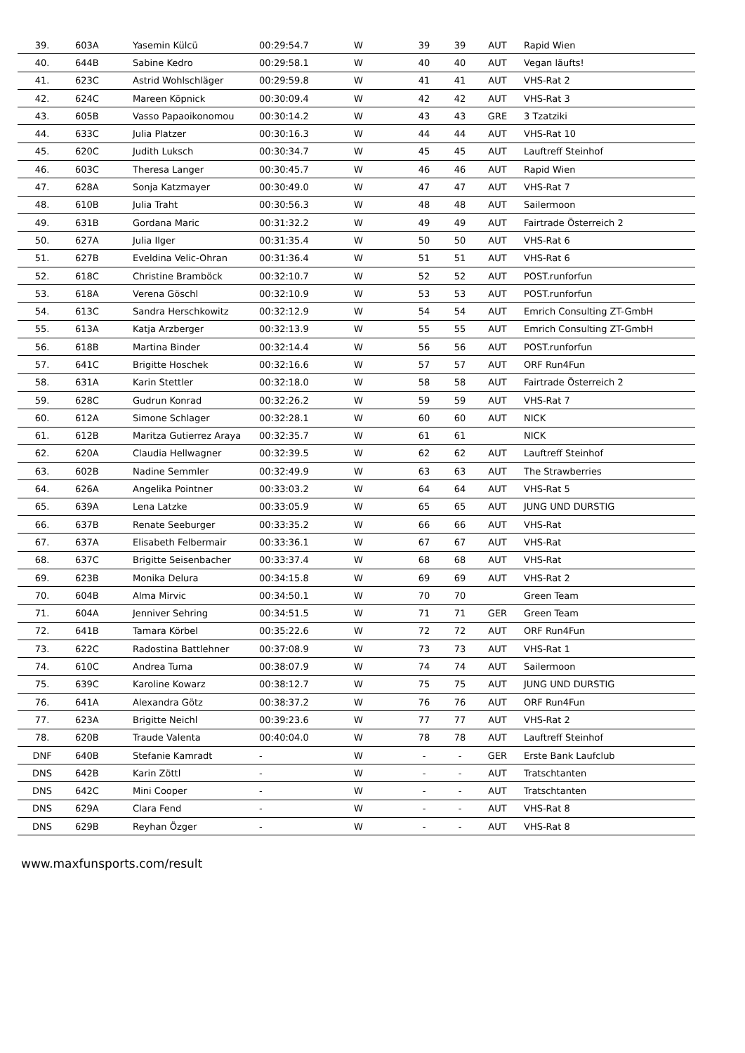| 39. | 603A | Yasemin Külcü | 00:29:54.7 | W | 39 | 39 | AUT | Rapid Wien |
| 40. | 644B | Sabine Kedro | 00:29:58.1 | W | 40 | 40 | AUT | Vegan läufts! |
| 41. | 623C | Astrid Wohlschläger | 00:29:59.8 | W | 41 | 41 | AUT | VHS-Rat 2 |
| 42. | 624C | Mareen Köpnick | 00:30:09.4 | W | 42 | 42 | AUT | VHS-Rat 3 |
| 43. | 605B | Vasso Papaoikonomou | 00:30:14.2 | W | 43 | 43 | GRE | 3 Tzatziki |
| 44. | 633C | Julia Platzer | 00:30:16.3 | W | 44 | 44 | AUT | VHS-Rat 10 |
| 45. | 620C | Judith Luksch | 00:30:34.7 | W | 45 | 45 | AUT | Lauftreff Steinhof |
| 46. | 603C | Theresa Langer | 00:30:45.7 | W | 46 | 46 | AUT | Rapid Wien |
| 47. | 628A | Sonja Katzmayer | 00:30:49.0 | W | 47 | 47 | AUT | VHS-Rat 7 |
| 48. | 610B | Julia Traht | 00:30:56.3 | W | 48 | 48 | AUT | Sailermoon |
| 49. | 631B | Gordana Maric | 00:31:32.2 | W | 49 | 49 | AUT | Fairtrade Österreich 2 |
| 50. | 627A | Julia Ilger | 00:31:35.4 | W | 50 | 50 | AUT | VHS-Rat 6 |
| 51. | 627B | Eveldina Velic-Ohran | 00:31:36.4 | W | 51 | 51 | AUT | VHS-Rat 6 |
| 52. | 618C | Christine Bramböck | 00:32:10.7 | W | 52 | 52 | AUT | POST.runforfun |
| 53. | 618A | Verena Göschl | 00:32:10.9 | W | 53 | 53 | AUT | POST.runforfun |
| 54. | 613C | Sandra Herschkowitz | 00:32:12.9 | W | 54 | 54 | AUT | Emrich Consulting ZT-GmbH |
| 55. | 613A | Katja Arzberger | 00:32:13.9 | W | 55 | 55 | AUT | Emrich Consulting ZT-GmbH |
| 56. | 618B | Martina Binder | 00:32:14.4 | W | 56 | 56 | AUT | POST.runforfun |
| 57. | 641C | Brigitte Hoschek | 00:32:16.6 | W | 57 | 57 | AUT | ORF Run4Fun |
| 58. | 631A | Karin Stettler | 00:32:18.0 | W | 58 | 58 | AUT | Fairtrade Österreich 2 |
| 59. | 628C | Gudrun Konrad | 00:32:26.2 | W | 59 | 59 | AUT | VHS-Rat 7 |
| 60. | 612A | Simone Schlager | 00:32:28.1 | W | 60 | 60 | AUT | NICK |
| 61. | 612B | Maritza Gutierrez Araya | 00:32:35.7 | W | 61 | 61 | | NICK |
| 62. | 620A | Claudia Hellwagner | 00:32:39.5 | W | 62 | 62 | AUT | Lauftreff Steinhof |
| 63. | 602B | Nadine Semmler | 00:32:49.9 | W | 63 | 63 | AUT | The Strawberries |
| 64. | 626A | Angelika Pointner | 00:33:03.2 | W | 64 | 64 | AUT | VHS-Rat 5 |
| 65. | 639A | Lena Latzke | 00:33:05.9 | W | 65 | 65 | AUT | JUNG UND DURSTIG |
| 66. | 637B | Renate Seeburger | 00:33:35.2 | W | 66 | 66 | AUT | VHS-Rat |
| 67. | 637A | Elisabeth Felbermair | 00:33:36.1 | W | 67 | 67 | AUT | VHS-Rat |
| 68. | 637C | Brigitte Seisenbacher | 00:33:37.4 | W | 68 | 68 | AUT | VHS-Rat |
| 69. | 623B | Monika Delura | 00:34:15.8 | W | 69 | 69 | AUT | VHS-Rat 2 |
| 70. | 604B | Alma Mirvic | 00:34:50.1 | W | 70 | 70 | | Green Team |
| 71. | 604A | Jenniver Sehring | 00:34:51.5 | W | 71 | 71 | GER | Green Team |
| 72. | 641B | Tamara Körbel | 00:35:22.6 | W | 72 | 72 | AUT | ORF Run4Fun |
| 73. | 622C | Radostina Battlehner | 00:37:08.9 | W | 73 | 73 | AUT | VHS-Rat 1 |
| 74. | 610C | Andrea Tuma | 00:38:07.9 | W | 74 | 74 | AUT | Sailermoon |
| 75. | 639C | Karoline Kowarz | 00:38:12.7 | W | 75 | 75 | AUT | JUNG UND DURSTIG |
| 76. | 641A | Alexandra Götz | 00:38:37.2 | W | 76 | 76 | AUT | ORF Run4Fun |
| 77. | 623A | Brigitte Neichl | 00:39:23.6 | W | 77 | 77 | AUT | VHS-Rat 2 |
| 78. | 620B | Traude Valenta | 00:40:04.0 | W | 78 | 78 | AUT | Lauftreff Steinhof |
| DNF | 640B | Stefanie Kamradt | - | W | - | - | GER | Erste Bank Laufclub |
| DNS | 642B | Karin Zöttl | - | W | - | - | AUT | Tratschtanten |
| DNS | 642C | Mini Cooper | - | W | - | - | AUT | Tratschtanten |
| DNS | 629A | Clara Fend | - | W | - | - | AUT | VHS-Rat 8 |
| DNS | 629B | Reyhan Özger | - | W | - | - | AUT | VHS-Rat 8 |
www.maxfunsports.com/result